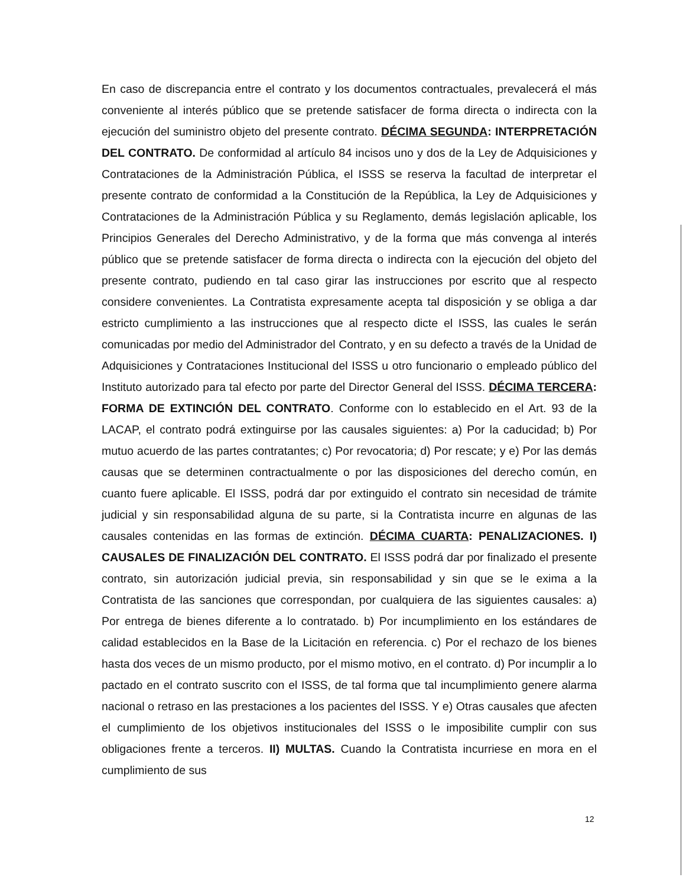En caso de discrepancia entre el contrato y los documentos contractuales, prevalecerá el más conveniente al interés público que se pretende satisfacer de forma directa o indirecta con la ejecución del suministro objeto del presente contrato. DÉCIMA SEGUNDA: INTERPRETACIÓN DEL CONTRATO. De conformidad al artículo 84 incisos uno y dos de la Ley de Adquisiciones y Contrataciones de la Administración Pública, el ISSS se reserva la facultad de interpretar el presente contrato de conformidad a la Constitución de la República, la Ley de Adquisiciones y Contrataciones de la Administración Pública y su Reglamento, demás legislación aplicable, los Principios Generales del Derecho Administrativo, y de la forma que más convenga al interés público que se pretende satisfacer de forma directa o indirecta con la ejecución del objeto del presente contrato, pudiendo en tal caso girar las instrucciones por escrito que al respecto considere convenientes. La Contratista expresamente acepta tal disposición y se obliga a dar estricto cumplimiento a las instrucciones que al respecto dicte el ISSS, las cuales le serán comunicadas por medio del Administrador del Contrato, y en su defecto a través de la Unidad de Adquisiciones y Contrataciones Institucional del ISSS u otro funcionario o empleado público del Instituto autorizado para tal efecto por parte del Director General del ISSS. DÉCIMA TERCERA: FORMA DE EXTINCIÓN DEL CONTRATO. Conforme con lo establecido en el Art. 93 de la LACAP, el contrato podrá extinguirse por las causales siguientes: a) Por la caducidad; b) Por mutuo acuerdo de las partes contratantes; c) Por revocatoria; d) Por rescate; y e) Por las demás causas que se determinen contractualmente o por las disposiciones del derecho común, en cuanto fuere aplicable. El ISSS, podrá dar por extinguido el contrato sin necesidad de trámite judicial y sin responsabilidad alguna de su parte, si la Contratista incurre en algunas de las causales contenidas en las formas de extinción. DÉCIMA CUARTA: PENALIZACIONES. I) CAUSALES DE FINALIZACIÓN DEL CONTRATO. El ISSS podrá dar por finalizado el presente contrato, sin autorización judicial previa, sin responsabilidad y sin que se le exima a la Contratista de las sanciones que correspondan, por cualquiera de las siguientes causales: a) Por entrega de bienes diferente a lo contratado. b) Por incumplimiento en los estándares de calidad establecidos en la Base de la Licitación en referencia. c) Por el rechazo de los bienes hasta dos veces de un mismo producto, por el mismo motivo, en el contrato. d) Por incumplir a lo pactado en el contrato suscrito con el ISSS, de tal forma que tal incumplimiento genere alarma nacional o retraso en las prestaciones a los pacientes del ISSS. Y e) Otras causales que afecten el cumplimiento de los objetivos institucionales del ISSS o le imposibilite cumplir con sus obligaciones frente a terceros. II) MULTAS. Cuando la Contratista incurriese en mora en el cumplimiento de sus
12